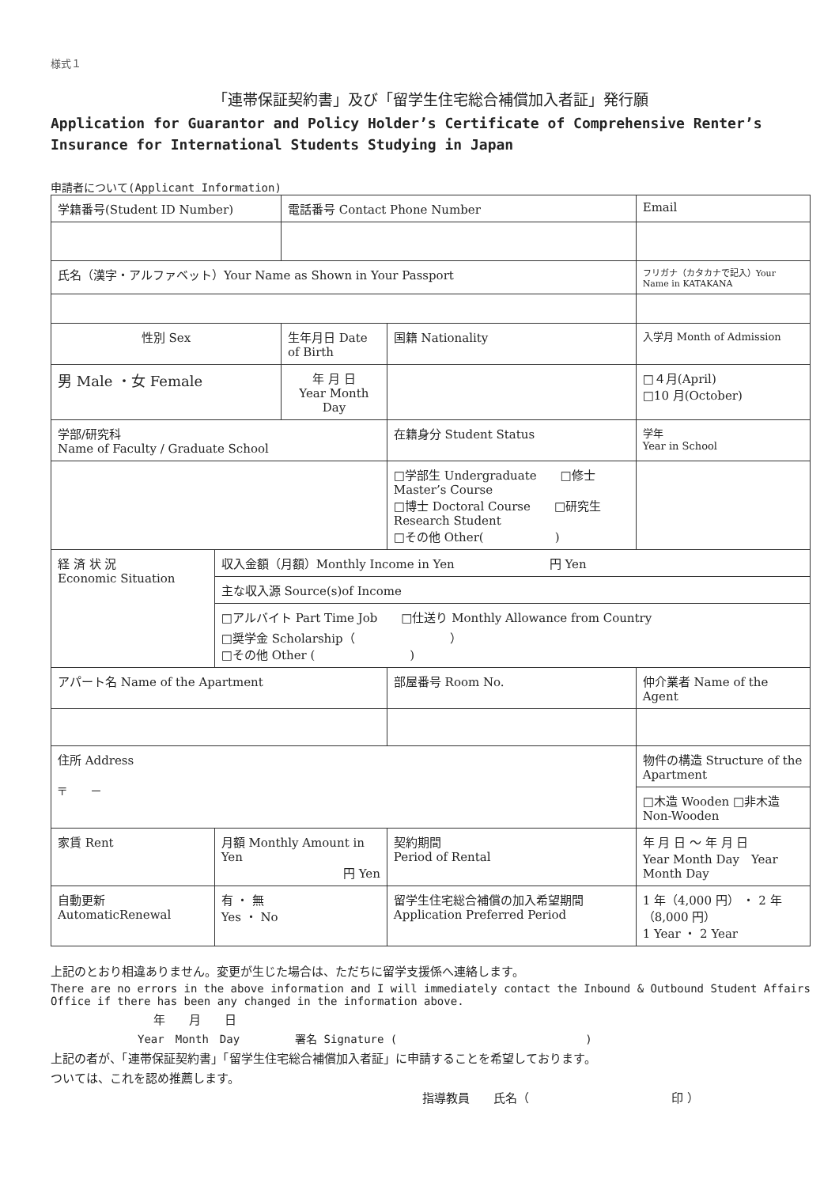様式１
「連帯保証契約書」及び「留学生住宅総合補償加入者証」発行願
Application for Guarantor and Policy Holder’s Certificate of Comprehensive Renter’s Insurance for International Students Studying in Japan
申請者について(Applicant Information)
| 学籍番号(Student ID Number) | | 電話番号 Contact Phone Number | | | Email | | |
| 氏名（漢字・アルファベット）Your Name as Shown in Your Passport | | | | | フリガナ（カタカナで記入）Your Name in KATAKANA | | |
| 性別 Sex | | 生年月日 Date of Birth | | 国籍 Nationality | 入学月 Month of Admission | | |
| 男 Male ・女 Female | | 年 月 日 Year Month Day | | | □４月(April) □10 月(October) | | |
| 学部/研究科 Name of Faculty / Graduate School | | | 在籍身分 Student Status | | | | 学年 Year in School |
| | | | □学部生 Undergraduate □修士 Master’s Course □博士 Doctoral Course □研究生 Research Student □その他 Other( ) | | | | |
| 経 済 状 況 Economic Situation | 収入金額（月額）Monthly Income in Yen 円 Yen | | | | | | |
| | 主な収入源 Source(s)of Income | | | | | | |
| | □アルバイト Part Time Job □仕送り Monthly Allowance from Country □奨学金 Scholarship（ ） □その他 Other ( ) | | | | | | |
| アパート名 Name of the Apartment | | | | 部屋番号 Room No. | | 仲介業者 Name of the Agent | |
| 住所 Address 〒 － | | | | | 物件の構造 Structure of the Apartment | | |
| | | | | | □木造 Wooden □非木造 Non-Wooden | | |
| 家賃 Rent | 月額 Monthly Amount in Yen 円 Yen | | 契約期間 Period of Rental | | 年 月 日 ～ 年 月 日 Year Month Day Year Month Day | | |
| 自動更新 AutomaticRenewal | 有 ・ 無 Yes ・ No | | 留学生住宅総合補償の加入希望期間 Application Preferred Period | | 1 年（4,000 円） ・ 2 年（8,000 円） 1 Year ・ 2 Year | | |
上記のとおり相違ありません。変更が生じた場合は、ただちに留学支援係へ連絡します。
There are no errors in the above information and I will immediately contact the Inbound & Outbound Student Affairs Office if there has been any changed in the information above.
年　　月　　日
Year　Month　Day　　　　　署名 Signature (　　　　　　　　　　　　　　　　　)
上記の者が、「連帯保証契約書」「留学生住宅総合補償加入者証」に申請することを希望しております。
ついては、これを認め推薦します。
指導教員　　氏名（　　　　　　　　　　　　印 ）